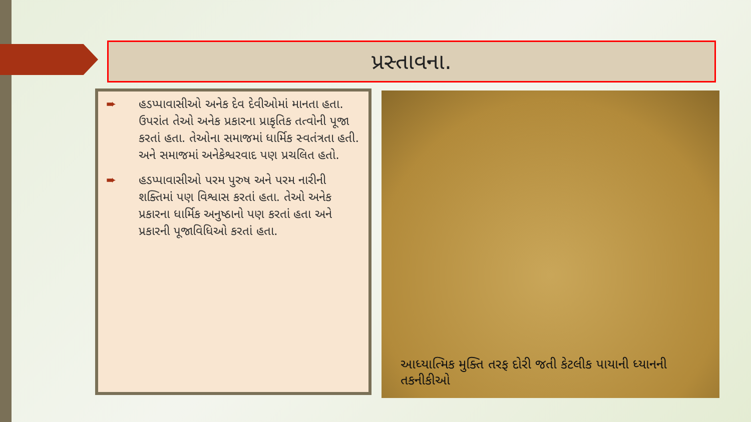પ્રસ્તાવના.
➨ હડપ્પાવાસીઓ અનેક દેવ દેવીઓમાં માનતા હતા. ઉપરાંત તેઓ અનેક પ્રકારના પ્રાકૃતિક તત્વોની પૂજા કરતાં હતા. તેઓના સમાજમાં ધાર્મિક સ્વતંત્રતા હતી. અને સમાજમાં અનેકેશ્વરવાદ પણ પ્રચલિત હતો.
➨ હડપ્પાવાસીઓ પરમ પુરુષ અને પરમ નારીની શક્તિમાં પણ વિશ્વાસ કરતાં હતા. તેઓ અનેક પ્રકારના ધાર્મિક અનુષ્ઠાનો પણ કરતાં હતા અને પ્રકારની પૂજાવિધિઓ કરતાં હતા.
આધ્યાત્મિક મુક્તિ તરફ દોરી જતી કેટલીક પાયાની ધ્યાનની તકનીકીઓ